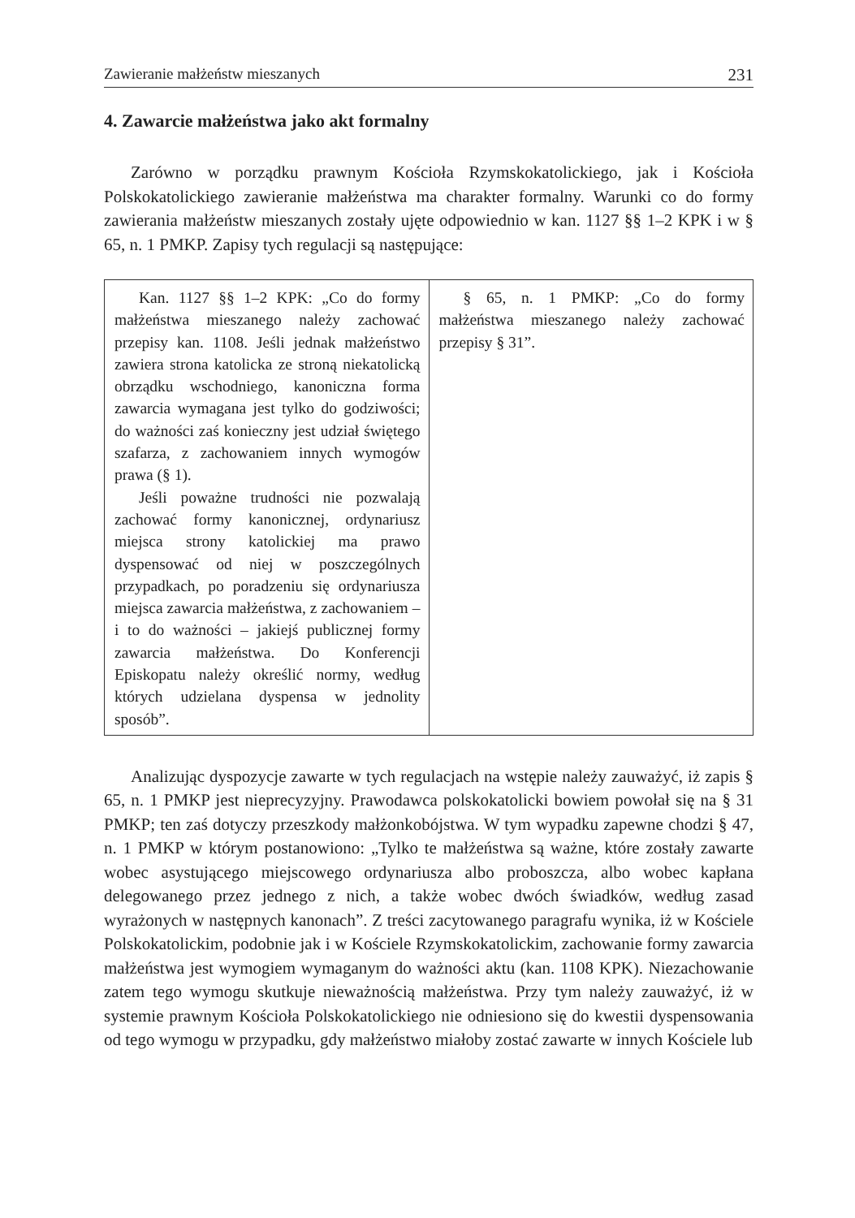Zawieranie małżeństw mieszanych 231
4. Zawarcie małżeństwa jako akt formalny
Zarówno w porządku prawnym Kościoła Rzymskokatolickiego, jak i Kościoła Polskokatolickiego zawieranie małżeństwa ma charakter formalny. Warunki co do formy zawierania małżeństw mieszanych zostały ujęte odpowiednio w kan. 1127 §§ 1–2 KPK i w § 65, n. 1 PMKP. Zapisy tych regulacji są następujące:
| Kan. 1127 §§ 1–2 KPK: „Co do formy małżeństwa mieszanego należy zachować przepisy kan. 1108. Jeśli jednak małżeństwo zawiera strona katolicka ze stroną niekatolicką obrządku wschodniego, kanoniczna forma zawarcia wymagana jest tylko do godziwości; do ważności zaś konieczny jest udział świętego szafarza, z zachowaniem innych wymogów prawa (§ 1). Jeśli poważne trudności nie pozwalają zachować formy kanonicznej, ordynariusz miejsca strony katolickiej ma prawo dyspensować od niej w poszczególnych przypadkach, po poradzeniu się ordynariusza miejsca zawarcia małżeństwa, z zachowaniem – i to do ważności – jakiejś publicznej formy zawarcia małżeństwa. Do Konferencji Episkopatu należy określić normy, według których udzielana dyspensa w jednolity sposób”. | § 65, n. 1 PMKP: „Co do formy małżeństwa mieszanego należy zachować przepisy § 31”. |
Analizując dyspozycje zawarte w tych regulacjach na wstępie należy zauważyć, iż zapis § 65, n. 1 PMKP jest nieprecyzyjny. Prawodawca polskokatolicki bowiem powołał się na § 31 PMKP; ten zaś dotyczy przeszkody małżonkobójstwa. W tym wypadku zapewne chodzi § 47, n. 1 PMKP w którym postanowiono: „Tylko te małżeństwa są ważne, które zostały zawarte wobec asystującego miejscowego ordynariusza albo proboszcza, albo wobec kapłana delegowanego przez jednego z nich, a także wobec dwóch świadków, według zasad wyrażonych w następnych kanonach”. Z treści zacytowanego paragrafu wynika, iż w Kościele Polskokatolickim, podobnie jak i w Kościele Rzymskokatolickim, zachowanie formy zawarcia małżeństwa jest wymogiem wymaganym do ważności aktu (kan. 1108 KPK). Niezachowanie zatem tego wymogu skutkuje nieważnością małżeństwa. Przy tym należy zauważyć, iż w systemie prawnym Kościoła Polskokatolickiego nie odniesiono się do kwestii dyspensowania od tego wymogu w przypadku, gdy małżeństwo miałoby zostać zawarte w innych Kościele lub